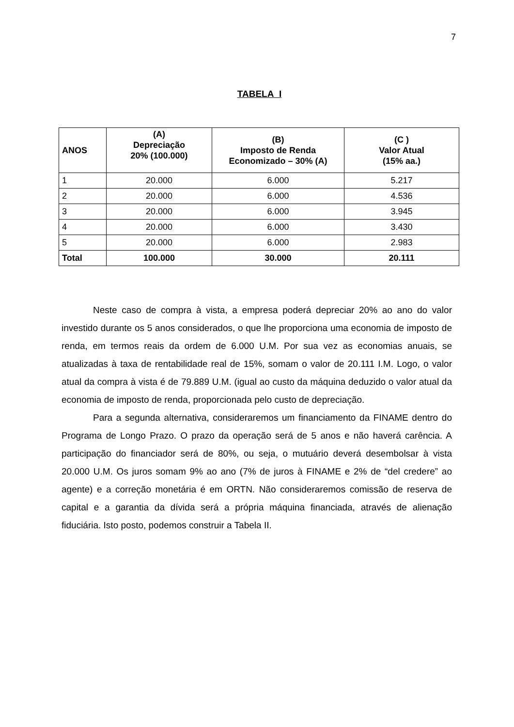7
TABELA I
| ANOS | (A) Depreciação 20% (100.000) | (B) Imposto de Renda Economizado – 30% (A) | (C ) Valor Atual (15% aa.) |
| --- | --- | --- | --- |
| 1 | 20.000 | 6.000 | 5.217 |
| 2 | 20.000 | 6.000 | 4.536 |
| 3 | 20.000 | 6.000 | 3.945 |
| 4 | 20.000 | 6.000 | 3.430 |
| 5 | 20.000 | 6.000 | 2.983 |
| Total | 100.000 | 30.000 | 20.111 |
Neste caso de compra à vista, a empresa poderá depreciar 20% ao ano do valor investido durante os 5 anos considerados, o que lhe proporciona uma economia de imposto de renda, em termos reais da ordem de 6.000 U.M. Por sua vez as economias anuais, se atualizadas à taxa de rentabilidade real de 15%, somam o valor de 20.111 I.M. Logo, o valor atual da compra à vista é de 79.889 U.M. (igual ao custo da máquina deduzido o valor atual da economia de imposto de renda, proporcionada pelo custo de depreciação.
Para a segunda alternativa, consideraremos um financiamento da FINAME dentro do Programa de Longo Prazo. O prazo da operação será de 5 anos e não haverá carência. A participação do financiador será de 80%, ou seja, o mutuário deverá desembolsar à vista 20.000 U.M. Os juros somam 9% ao ano (7% de juros à FINAME e 2% de “del credere” ao agente) e a correção monetária é em ORTN. Não consideraremos comissão de reserva de capital e a garantia da dívida será a própria máquina financiada, através de alienação fiduciária. Isto posto, podemos construir a Tabela II.